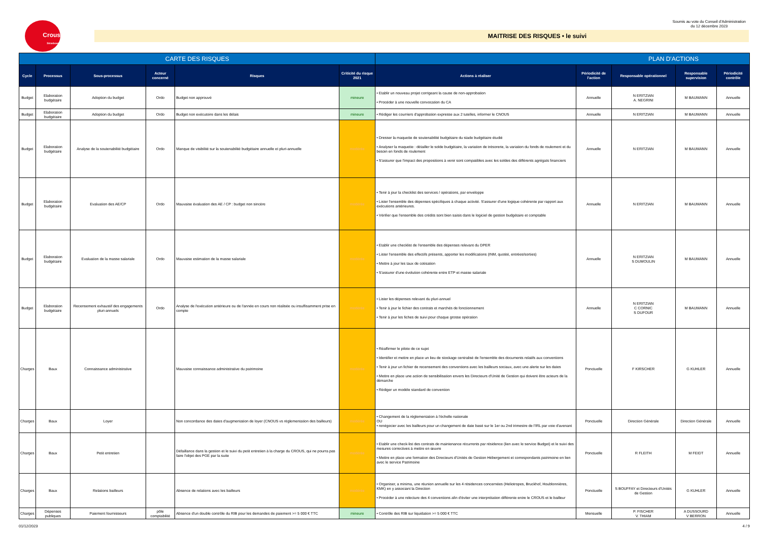Crous
Strasbourg
Soumis au vote du Conseil d'Administration
du 12 décembre 2023
MAITRISE DES RISQUES • le suivi
| CARTE DES RISQUES | | | | | | PLAN D'ACTIONS | | | | |
| Cycle | Processus | Sous-processus | Acteur concerné | Risques | Criticité du risque 2021 | Actions à réaliser | Périodicité de l'action | Responsable opérationnel | Responsable supervision | Périodicité contrôle |
| Budget | Elaboration budgétaire | Adoption du budget | Ordo | Budget non approuvé | mineure | • Etablir un nouveau projet corrigeant la cause de non-approbation • Procéder à une nouvelle convocation du CA | Annuelle | N ERITZIAN A. NEGRINI | M BAUMANN | Annuelle |
| Budget | Elaboration budgétaire | Adoption du budget | Ordo | Budget non exécutoire dans les délais | mineure | • Rédiger les courriers d'approbation expresse aux 2 tutelles, informer le CNOUS | Annuelle | N ERITZIAN | M BAUMANN | Annuelle |
| Budget | Elaboration budgétaire | Analyse de la soutenabilité budgétaire | Ordo | Manque de visibilité sur la soutenabilité budgétaire annuelle et pluri-annuelle | modérée | • Dresser la maquette de soutenabilité budgétaire du stade budgétaire étudié • Analyser la maquette : détailler le solde budgétaire, la variation de trésorerie, la variation du fonds de roulement et du besoin en fonds de roulement • S'assurer que l'impact des propositions à venir sont compatibles avec les soldes des différents agrégats financiers | Annuelle | N ERITZIAN | M BAUMANN | Annuelle |
| Budget | Elaboration budgétaire | Evaluation des AE/CP | Ordo | Mauvaise évaluation des AE / CP : budget non sincère | modérée | • Tenir à jour la checklist des services / opérations, par enveloppe • Lister l'ensemble des dépenses spécifiques à chaque activité. S'assurer d'une logique cohérente par rapport aux exécutions antérieures. • Vérifier que l'ensemble des crédits sont bien saisis dans le logiciel de gestion budgétaire et comptable | Annuelle | N ERITZIAN | M BAUMANN | Annuelle |
| Budget | Elaboration budgétaire | Evaluation de la masse salariale | Ordo | Mauvaise estimation de la masse salariale | modérée | • Etablir une checklist de l'ensemble des dépenses relevant du DPER • Lister l'ensemble des effectifs présents, apporter les modifications (INM, quotité, entrées/sorties) • Mettre à jour les taux de cotisation • S'assurer d'une évolution cohérente entre ETP et masse salariale | Annuelle | N ERITZIAN S DUMOULIN | M BAUMANN | Annuelle |
| Budget | Elaboration budgétaire | Recensement exhaustif des engagements pluri-annuels | Ordo | Analyse de l'exécution antérieure ou de l'année en cours non réalisée ou insuffisamment prise en compte | modérée | • Lister les dépenses relevant du pluri-annuel • Tenir à jour le fichier des contrats et marchés de fonctionnement • Tenir à jour les fiches de suivi pour chaque grosse opération | Annuelle | N ERITZIAN C CORNIC S DUFOUR | M BAUMANN | Annuelle |
| Charges | Baux | Connaissance administrative | | Mauvaise connaissance administrative du patrimoine | modérée | • Réaffirmer le pilote de ce sujet • Identifier et mettre en place un lieu de stockage centralisé de l'ensemble des documents relatifs aux conventions • Tenir à jour un fichier de recensement des conventions avec les bailleurs sociaux, avec une alerte sur les dates • Mettre en place une action de sensibilisation envers les Directeurs d'Unité de Gestion qui doivent être acteurs de la démarche • Rédiger un modèle standard de convention | Ponctuelle | F KIRSCHER | G KUHLER | Annuelle |
| Charges | Baux | Loyer | | Non concordance des dates d'augmentation de loyer (CNOUS vs règlementation des bailleurs) | modérée | • Changement de la réglementation à l'échelle nationale OU • renégocier avec les bailleurs pour un changement de date basé sur le 1er ou 2nd trimestre de l'IRL par voie d'avenant | Ponctuelle | Direction Générale | Direction Générale | Annuelle |
| Charges | Baux | Petit entretien | | Défaillance dans la gestion et le suivi du petit entretien à la charge du CROUS, qui ne pourra pas faire l'objet des PGE par la suite | modérée | • Etablir une check-list des contrats de maintenance récurrents par résidence (lien avec le service Budget) et le suivi des mesures correctives à mettre en œuvre • Mettre en place une formation des Directeurs d'Unités de Gestion Hébergement et correspondants patrimoine en lien avec le service Patrimoine | Ponctuelle | R FLEITH | M FEIDT | Annuelle |
| Charges | Baux | Relations bailleurs | | Absence de relations avec les bailleurs | modérée | • Organiser, a minima, une réunion annuelle sur les 4 résidences concernées (Heliotropes, Bruckhof, Houblonnières, KMK) en y associant la Direction • Procéder à une relecture des 4 conventions afin d'éviter une interprétation différente entre le CROUS et le bailleur | Ponctuelle | S BOUFFAY et Directeurs d'Unités de Gestion | G KUHLER | Annuelle |
| Charges | Dépenses publiques | Paiement fournisseurs | pôle comptabilité | Absence d'un double contrôle du RIB pour les demandes de paiement >= 5 000 € TTC | mineure | • Contrôle des RIB sur liquidation >= 5 000 € TTC | Mensuelle | P. FISCHER V. THIAM | A DUSSOURD V BERRON | Annuelle |
01/12/2023 4 / 9